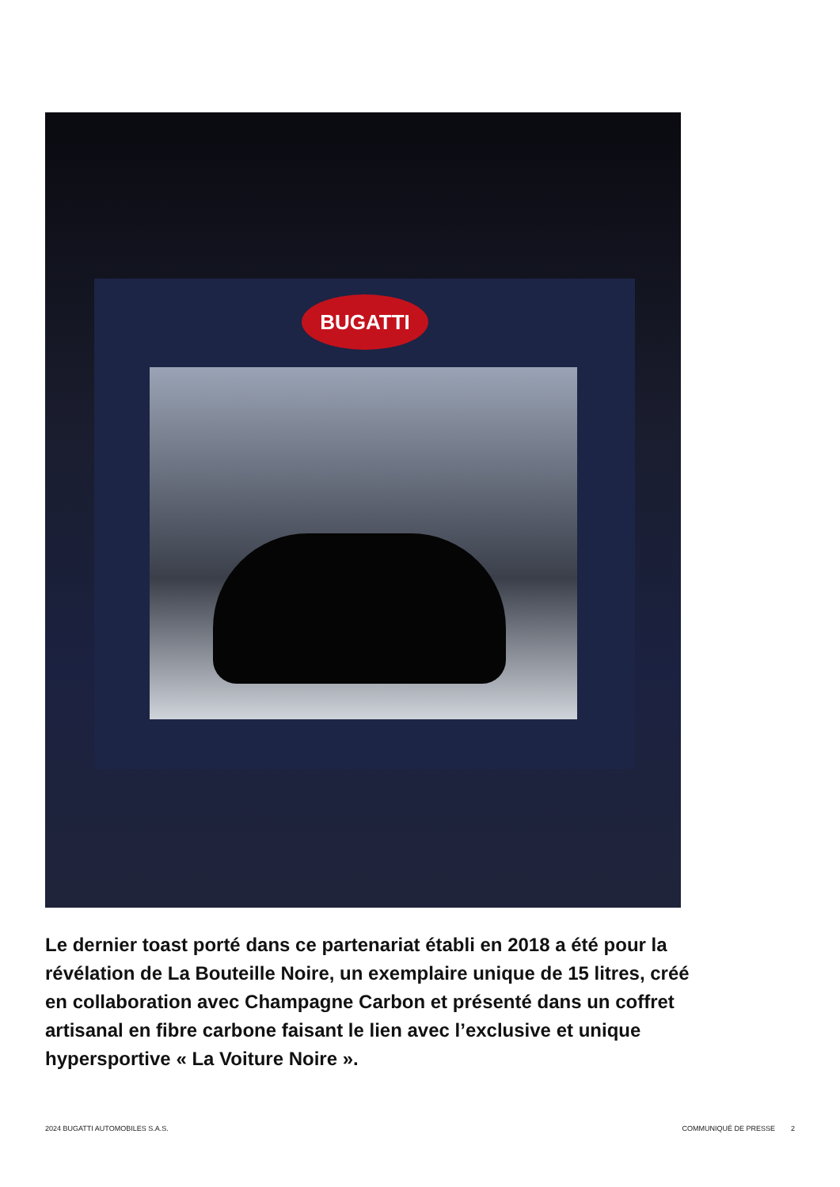BUGATTI
Le dernier toast porté dans ce partenariat établi en 2018 a été pour la révélation de La Bouteille Noire, un exemplaire unique de 15 litres, créé en collaboration avec Champagne Carbon et présenté dans un coffret artisanal en fibre carbone faisant le lien avec l’exclusive et unique hypersportive « La Voiture Noire ».
2024 BUGATTI AUTOMOBILES S.A.S. COMMUNIQUÉ DE PRESSE 2